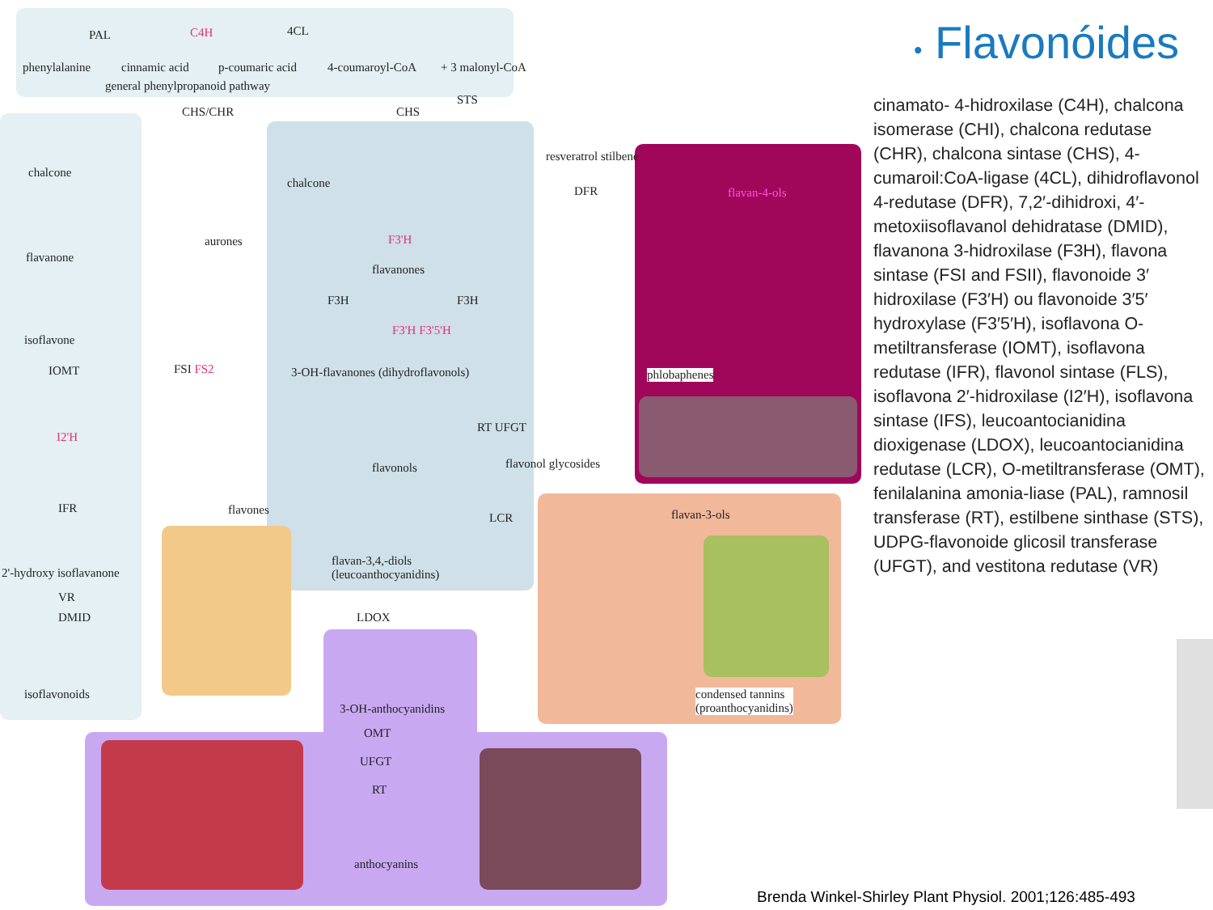phenylalanine
PAL
cinnamic acid
C4H
p-coumaric acid
4CL
4-coumaroyl-CoA + 3 malonyl-CoA
general phenylpropanoid pathway
CHS/CHR CHS
STS
resveratrol stilbene
chalcone
chalcone
aurones
flavanone
flavanones
F3'H
DFR flavan-4-ols
isoflavone
F3H F3H
3-OH-flavanones (dihydroflavonols)
F3'H F3'5'H
phlobaphenes FSI FS2
flavonols
RT UFGT
flavonol glycosides
flavones
flavan-3,4,-diols
(leucoanthocyanidins)
LCR flavan-3-ols
LDOX
3-OH-anthocyanidins
OMT
UFGT
RT
anthocyanins
condensed tannins
(proanthocyanidins)
IOMT
I2'H
IFR
2'-hydroxy isoflavanone
VR
DMID
isoflavonoids
• Flavonóides
cinamato- 4-hidroxilase (C4H), chalcona isomerase (CHI), chalcona redutase (CHR), chalcona sintase (CHS), 4-cumaroil:CoA-ligase (4CL), dihidroflavonol 4-redutase (DFR), 7,2′-dihidroxi, 4′-metoxiisoflavanol dehidratase (DMID), flavanona 3-hidroxilase (F3H), flavona sintase (FSI and FSII), flavonoide 3′ hidroxilase (F3′H) ou flavonoide 3′5′ hydroxylase (F3′5′H), isoflavona O-metiltransferase (IOMT), isoflavona redutase (IFR), flavonol sintase (FLS), isoflavona 2′-hidroxilase (I2′H), isoflavona sintase (IFS), leucoantocianidina dioxigenase (LDOX), leucoantocianidina redutase (LCR), O-metiltransferase (OMT), fenilalanina amonia-liase (PAL), ramnosil transferase (RT), estilbene sinthase (STS), UDPG-flavonoide glicosil transferase (UFGT), and vestitona redutase (VR)
Brenda Winkel-Shirley Plant Physiol. 2001;126:485-493